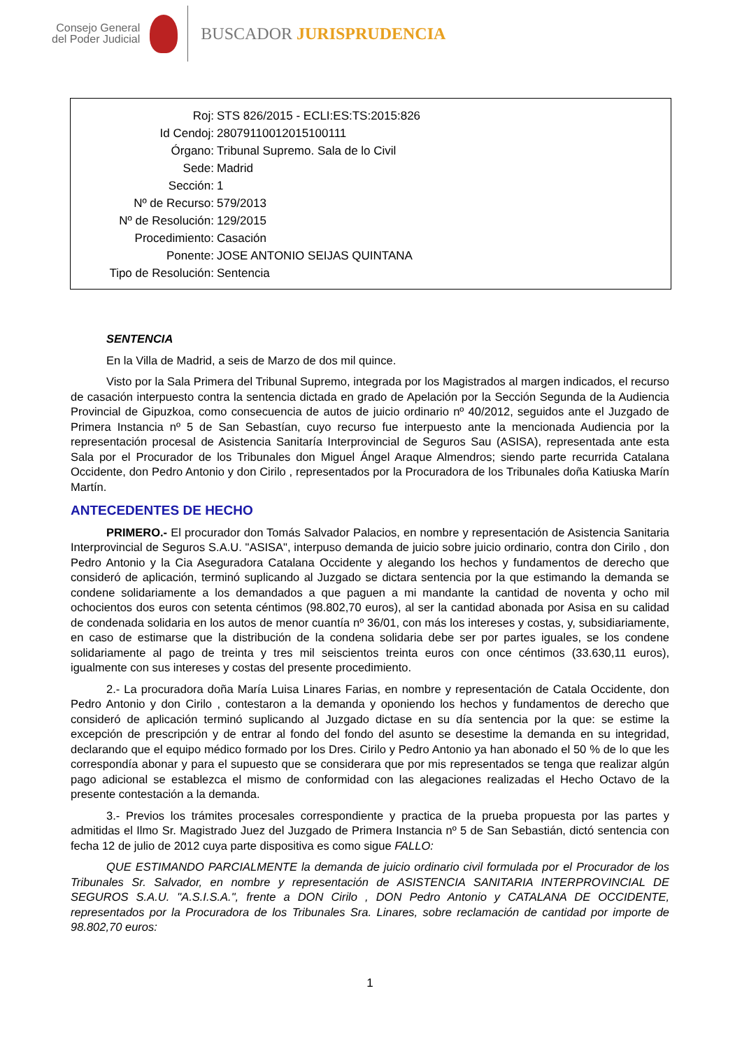Consejo General
del Poder Judicial
BUSCADOR JURISPRUDENCIA
Roj: STS 826/2015 - ECLI:ES:TS:2015:826
Id Cendoj: 28079110012015100111
Órgano: Tribunal Supremo. Sala de lo Civil
Sede: Madrid
Sección: 1
Nº de Recurso: 579/2013
Nº de Resolución: 129/2015
Procedimiento: Casación
Ponente: JOSE ANTONIO SEIJAS QUINTANA
Tipo de Resolución: Sentencia
SENTENCIA
En la Villa de Madrid, a seis de Marzo de dos mil quince.
Visto por la Sala Primera del Tribunal Supremo, integrada por los Magistrados al margen indicados, el recurso de casación interpuesto contra la sentencia dictada en grado de Apelación por la Sección Segunda de la Audiencia Provincial de Gipuzkoa, como consecuencia de autos de juicio ordinario nº 40/2012, seguidos ante el Juzgado de Primera Instancia nº 5 de San Sebastían, cuyo recurso fue interpuesto ante la mencionada Audiencia por la representación procesal de Asistencia Sanitaría Interprovincial de Seguros Sau (ASISA), representada ante esta Sala por el Procurador de los Tribunales don Miguel Ángel Araque Almendros; siendo parte recurrida Catalana Occidente, don Pedro Antonio y don Cirilo , representados por la Procuradora de los Tribunales doña Katiuska Marín Martín.
ANTECEDENTES DE HECHO
PRIMERO.- El procurador don Tomás Salvador Palacios, en nombre y representación de Asistencia Sanitaria Interprovincial de Seguros S.A.U. "ASISA", interpuso demanda de juicio sobre juicio ordinario, contra don Cirilo , don Pedro Antonio y la Cia Aseguradora Catalana Occidente y alegando los hechos y fundamentos de derecho que consideró de aplicación, terminó suplicando al Juzgado se dictara sentencia por la que estimando la demanda se condene solidariamente a los demandados a que paguen a mi mandante la cantidad de noventa y ocho mil ochocientos dos euros con setenta céntimos (98.802,70 euros), al ser la cantidad abonada por Asisa en su calidad de condenada solidaria en los autos de menor cuantía nº 36/01, con más los intereses y costas, y, subsidiariamente, en caso de estimarse que la distribución de la condena solidaria debe ser por partes iguales, se los condene solidariamente al pago de treinta y tres mil seiscientos treinta euros con once céntimos (33.630,11 euros), igualmente con sus intereses y costas del presente procedimiento.
2.- La procuradora doña María Luisa Linares Farias, en nombre y representación de Catala Occidente, don Pedro Antonio y don Cirilo , contestaron a la demanda y oponiendo los hechos y fundamentos de derecho que consideró de aplicación terminó suplicando al Juzgado dictase en su día sentencia por la que: se estime la excepción de prescripción y de entrar al fondo del fondo del asunto se desestime la demanda en su integridad, declarando que el equipo médico formado por los Dres. Cirilo y Pedro Antonio ya han abonado el 50 % de lo que les correspondía abonar y para el supuesto que se considerara que por mis representados se tenga que realizar algún pago adicional se establezca el mismo de conformidad con las alegaciones realizadas el Hecho Octavo de la presente contestación a la demanda.
3.- Previos los trámites procesales correspondiente y practica de la prueba propuesta por las partes y admitidas el Ilmo Sr. Magistrado Juez del Juzgado de Primera Instancia nº 5 de San Sebastián, dictó sentencia con fecha 12 de julio de 2012 cuya parte dispositiva es como sigue FALLO:
QUE ESTIMANDO PARCIALMENTE la demanda de juicio ordinario civil formulada por el Procurador de los Tribunales Sr. Salvador, en nombre y representación de ASISTENCIA SANITARIA INTERPROVINCIAL DE SEGUROS S.A.U. "A.S.I.S.A.", frente a DON Cirilo , DON Pedro Antonio y CATALANA DE OCCIDENTE, representados por la Procuradora de los Tribunales Sra. Linares, sobre reclamación de cantidad por importe de 98.802,70 euros:
1